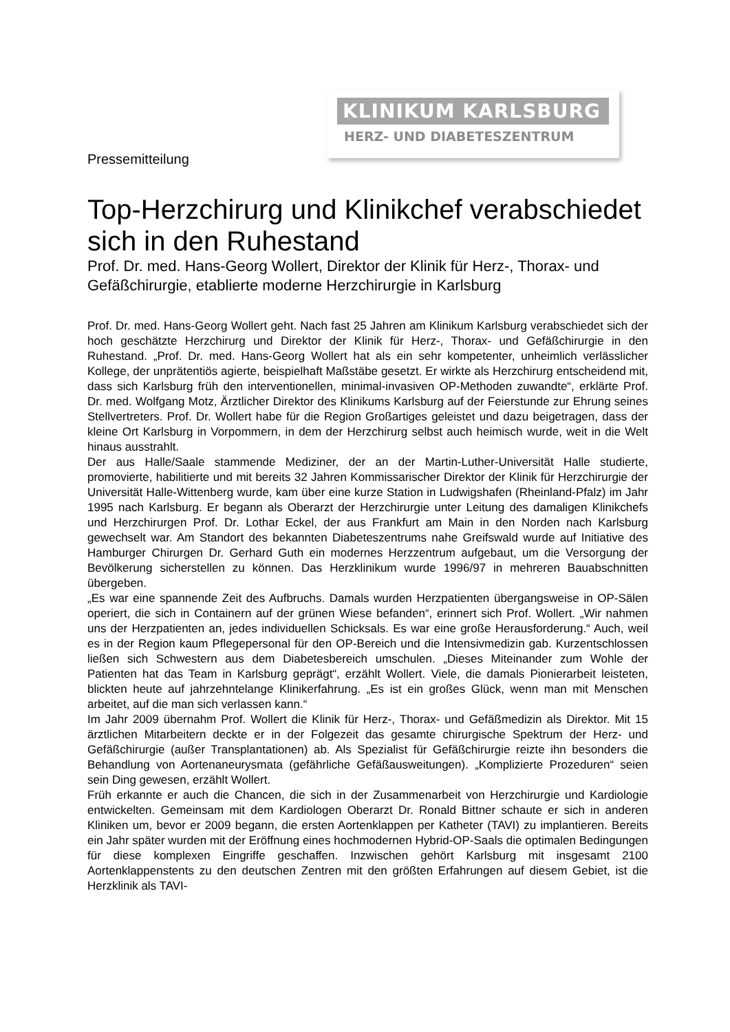KLINIKUM KARLSBURG
HERZ- UND DIABETESZENTRUM
Pressemitteilung
Top-Herzchirurg und Klinikchef verabschiedet sich in den Ruhestand
Prof. Dr. med. Hans-Georg Wollert, Direktor der Klinik für Herz-, Thorax- und Gefäßchirurgie, etablierte moderne Herzchirurgie in Karlsburg
Prof. Dr. med. Hans-Georg Wollert geht. Nach fast 25 Jahren am Klinikum Karlsburg verabschiedet sich der hoch geschätzte Herzchirurg und Direktor der Klinik für Herz-, Thorax- und Gefäßchirurgie in den Ruhestand. „Prof. Dr. med. Hans-Georg Wollert hat als ein sehr kompetenter, unheimlich verlässlicher Kollege, der unprätentiös agierte, beispielhaft Maßstäbe gesetzt. Er wirkte als Herzchirurg entscheidend mit, dass sich Karlsburg früh den interventionellen, minimal-invasiven OP-Methoden zuwandte“, erklärte Prof. Dr. med. Wolfgang Motz, Ärztlicher Direktor des Klinikums Karlsburg auf der Feierstunde zur Ehrung seines Stellvertreters. Prof. Dr. Wollert habe für die Region Großartiges geleistet und dazu beigetragen, dass der kleine Ort Karlsburg in Vorpommern, in dem der Herzchirurg selbst auch heimisch wurde, weit in die Welt hinaus ausstrahlt.
Der aus Halle/Saale stammende Mediziner, der an der Martin-Luther-Universität Halle studierte, promovierte, habilitierte und mit bereits 32 Jahren Kommissarischer Direktor der Klinik für Herzchirurgie der Universität Halle-Wittenberg wurde, kam über eine kurze Station in Ludwigshafen (Rheinland-Pfalz) im Jahr 1995 nach Karlsburg. Er begann als Oberarzt der Herzchirurgie unter Leitung des damaligen Klinikchefs und Herzchirurgen Prof. Dr. Lothar Eckel, der aus Frankfurt am Main in den Norden nach Karlsburg gewechselt war. Am Standort des bekannten Diabeteszentrums nahe Greifswald wurde auf Initiative des Hamburger Chirurgen Dr. Gerhard Guth ein modernes Herzzentrum aufgebaut, um die Versorgung der Bevölkerung sicherstellen zu können. Das Herzklinikum wurde 1996/97 in mehreren Bauabschnitten übergeben.
„Es war eine spannende Zeit des Aufbruchs. Damals wurden Herzpatienten übergangsweise in OP-Sälen operiert, die sich in Containern auf der grünen Wiese befanden“, erinnert sich Prof. Wollert. „Wir nahmen uns der Herzpatienten an, jedes individuellen Schicksals. Es war eine große Herausforderung.“ Auch, weil es in der Region kaum Pflegepersonal für den OP-Bereich und die Intensivmedizin gab. Kurzentschlossen ließen sich Schwestern aus dem Diabetesbereich umschulen. „Dieses Miteinander zum Wohle der Patienten hat das Team in Karlsburg geprägt“, erzählt Wollert. Viele, die damals Pionierarbeit leisteten, blickten heute auf jahrzehntelange Klinikerfahrung. „Es ist ein großes Glück, wenn man mit Menschen arbeitet, auf die man sich verlassen kann.“
Im Jahr 2009 übernahm Prof. Wollert die Klinik für Herz-, Thorax- und Gefäßmedizin als Direktor. Mit 15 ärztlichen Mitarbeitern deckte er in der Folgezeit das gesamte chirurgische Spektrum der Herz- und Gefäßchirurgie (außer Transplantationen) ab. Als Spezialist für Gefäßchirurgie reizte ihn besonders die Behandlung von Aortenaneurysmata (gefährliche Gefäßausweitungen). „Komplizierte Prozeduren“ seien sein Ding gewesen, erzählt Wollert.
Früh erkannte er auch die Chancen, die sich in der Zusammenarbeit von Herzchirurgie und Kardiologie entwickelten. Gemeinsam mit dem Kardiologen Oberarzt Dr. Ronald Bittner schaute er sich in anderen Kliniken um, bevor er 2009 begann, die ersten Aortenklappen per Katheter (TAVI) zu implantieren. Bereits ein Jahr später wurden mit der Eröffnung eines hochmodernen Hybrid-OP-Saals die optimalen Bedingungen für diese komplexen Eingriffe geschaffen. Inzwischen gehört Karlsburg mit insgesamt 2100 Aortenklappenstents zu den deutschen Zentren mit den größten Erfahrungen auf diesem Gebiet, ist die Herzklinik als TAVI-